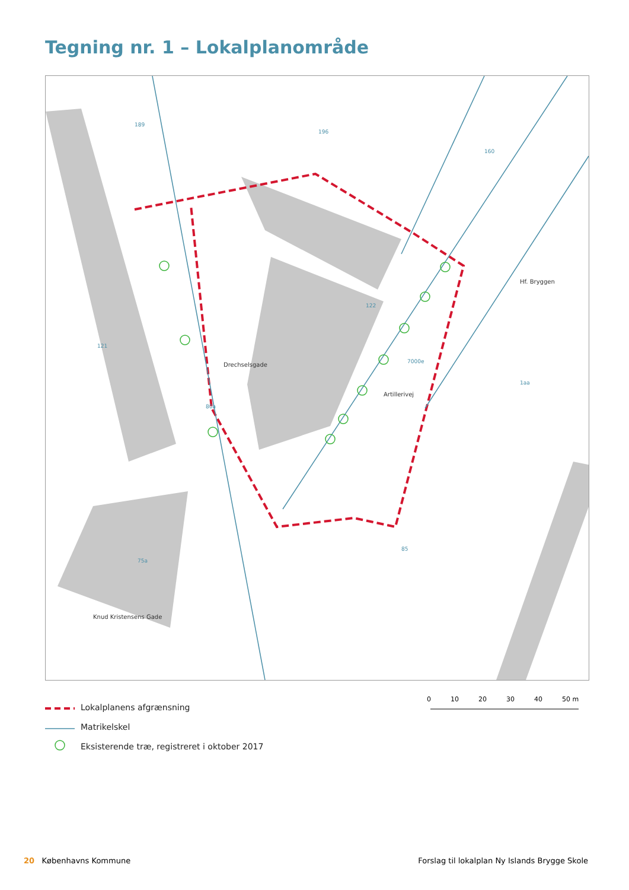Tegning nr. 1 – Lokalplanområde
189
196
160
122
121
7000e
1aa
80a
85
75a
Drechselsgade
Artillerivej
Hf. Bryggen
Knud Kristensens Gade
Lokalplanens afgrænsning
Matrikelskel
Eksisterende træ, registreret i oktober 2017
0 10 20 30 40 50 m
20 Københavns Kommune Forslag til lokalplan Ny Islands Brygge Skole